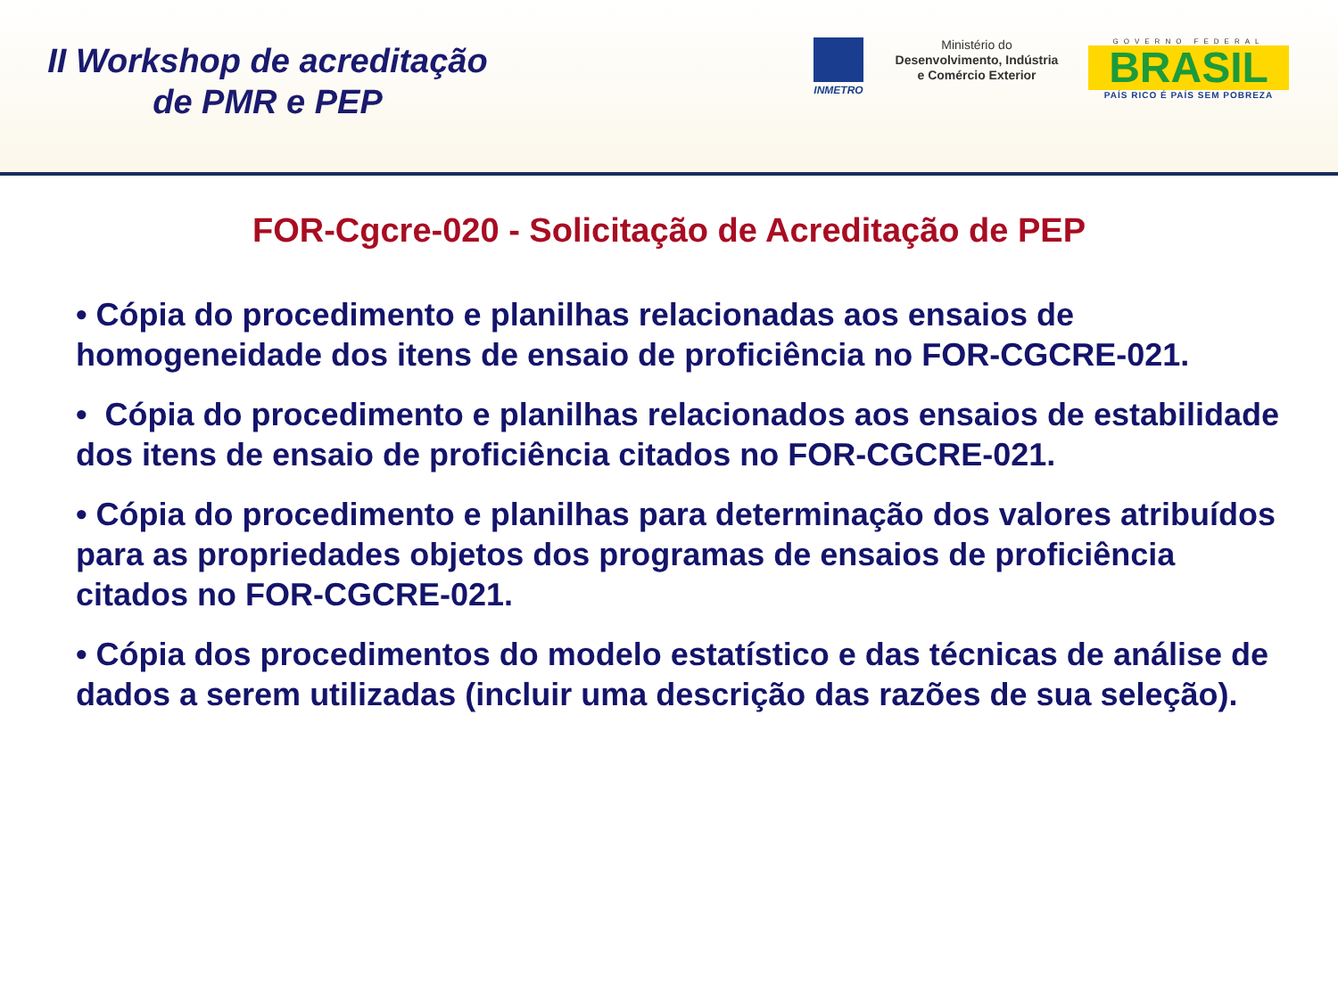II Workshop de acreditação
de PMR e PEP
INMETRO
Ministério do
Desenvolvimento, Indústria
e Comércio Exterior
GOVERNO FEDERAL
BRASIL
PAÍS RICO É PAÍS SEM POBREZA
FOR-Cgcre-020 - Solicitação de Acreditação de PEP
• Cópia do procedimento e planilhas relacionadas aos ensaios de homogeneidade dos itens de ensaio de proficiência no FOR-CGCRE-021.
• Cópia do procedimento e planilhas relacionados aos ensaios de estabilidade dos itens de ensaio de proficiência citados no FOR-CGCRE-021.
• Cópia do procedimento e planilhas para determinação dos valores atribuídos para as propriedades objetos dos programas de ensaios de proficiência citados no FOR-CGCRE-021.
• Cópia dos procedimentos do modelo estatístico e das técnicas de análise de dados a serem utilizadas (incluir uma descrição das razões de sua seleção).